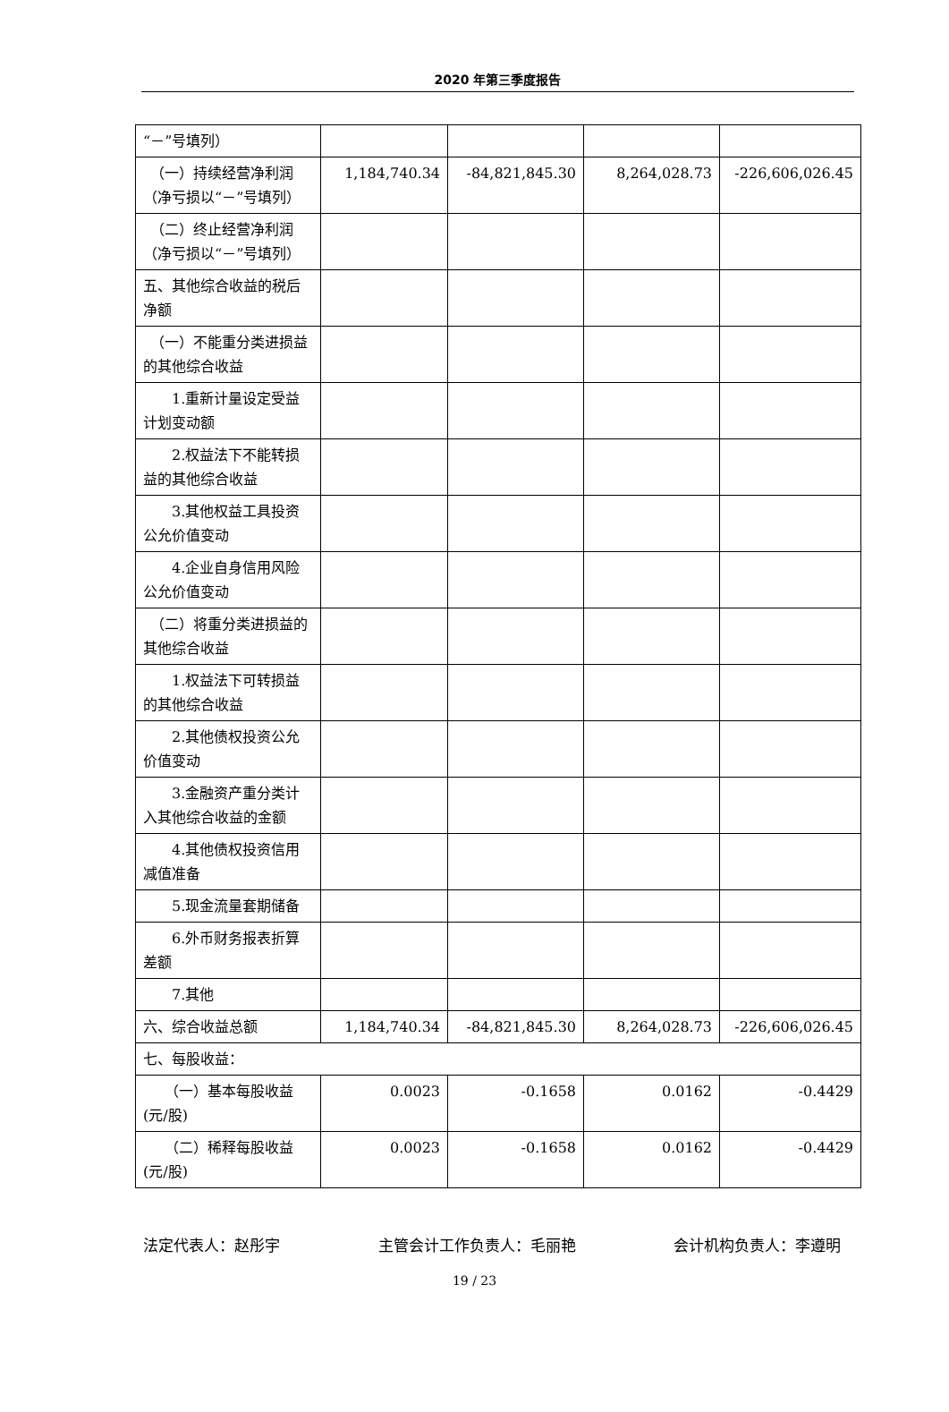2020 年第三季度报告
| “－”号填列） | | | | |
| （一）持续经营净利润（净亏损以“－”号填列） | 1,184,740.34 | -84,821,845.30 | 8,264,028.73 | -226,606,026.45 |
| （二）终止经营净利润（净亏损以“－”号填列） | | | | |
| 五、其他综合收益的税后净额 | | | | |
| （一）不能重分类进损益的其他综合收益 | | | | |
| 1.重新计量设定受益计划变动额 | | | | |
| 2.权益法下不能转损益的其他综合收益 | | | | |
| 3.其他权益工具投资公允价值变动 | | | | |
| 4.企业自身信用风险公允价值变动 | | | | |
| （二）将重分类进损益的其他综合收益 | | | | |
| 1.权益法下可转损益的其他综合收益 | | | | |
| 2.其他债权投资公允价值变动 | | | | |
| 3.金融资产重分类计入其他综合收益的金额 | | | | |
| 4.其他债权投资信用减值准备 | | | | |
| 5.现金流量套期储备 | | | | |
| 6.外币财务报表折算差额 | | | | |
| 7.其他 | | | | |
| 六、综合收益总额 | 1,184,740.34 | -84,821,845.30 | 8,264,028.73 | -226,606,026.45 |
| 七、每股收益： | | | | |
| （一）基本每股收益(元/股) | 0.0023 | -0.1658 | 0.0162 | -0.4429 |
| （二）稀释每股收益(元/股) | 0.0023 | -0.1658 | 0.0162 | -0.4429 |
法定代表人：赵彤宇 主管会计工作负责人：毛丽艳 会计机构负责人：李遵明
19 / 23